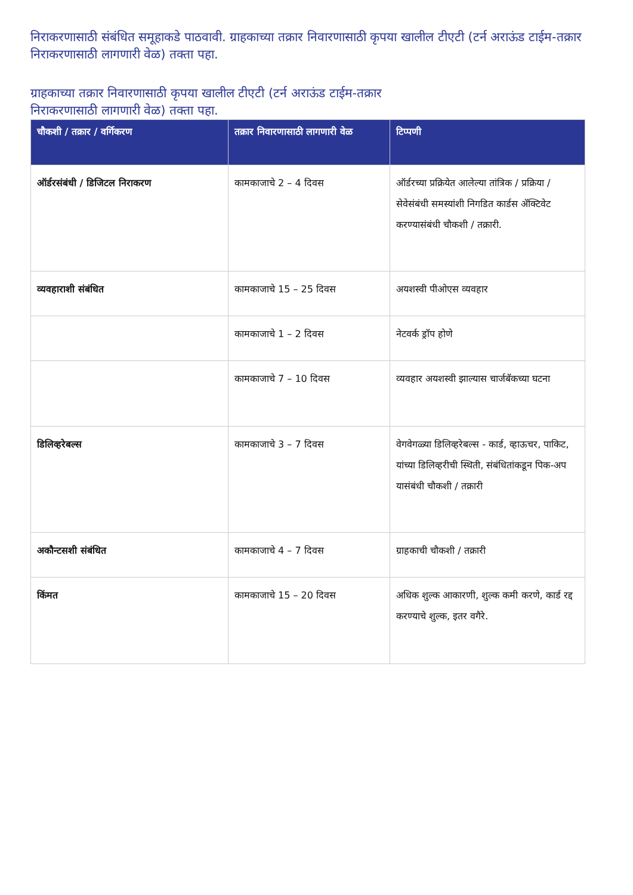निराकरणासाठी संबंधित समूहाकडे पाठवावी. ग्राहकाच्या तक्रार निवारणासाठी कृपया खालील टीएटी (टर्न अराऊंड टाईम-तक्रार निराकरणासाठी लागणारी वेळ) तक्ता पहा.
ग्राहकाच्या तक्रार निवारणासाठी कृपया खालील टीएटी (टर्न अराऊंड टाईम-तक्रार
निराकरणासाठी लागणारी वेळ) तक्ता पहा.
| चौकशी / तक्रार / वर्गिकरण | तक्रार निवारणासाठी लागणारी वेळ | टिप्पणी |
| --- | --- | --- |
| ऑर्डरसंबंधी / डिजिटल निराकरण | कामकाजाचे 2 – 4 दिवस | ऑर्डरच्या प्रक्रियेत आलेल्या तांत्रिक / प्रक्रिया / सेवेसंबंधी समस्यांशी निगडित कार्डस ॲक्टिवेट करण्यासंबंधी चौकशी / तक्रारी. |
| व्यवहाराशी संबंधित | कामकाजाचे 15 – 25 दिवस | अयशस्वी पीओएस व्यवहार |
| | कामकाजाचे 1 – 2 दिवस | नेटवर्क ड्रॉप होणे |
| | कामकाजाचे 7 – 10 दिवस | व्यवहार अयशस्वी झाल्यास चार्जबॅकच्या घटना |
| डिलिव्हरेबल्स | कामकाजाचे 3 – 7 दिवस | वेगवेगळ्या डिलिव्हरेबल्स - कार्ड, व्हाऊचर, पाकिट, यांच्या डिलिव्हरीची स्थिती, संबंधितांकडून पिक-अप यासंबंधी चौकशी / तक्रारी |
| अकौन्टसशी संबंधित | कामकाजाचे 4 – 7 दिवस | ग्राहकाची चौकशी / तक्रारी |
| किंमत | कामकाजाचे 15 – 20 दिवस | अधिक शुल्क आकारणी, शुल्क कमी करणे, कार्ड रद्द करण्याचे शुल्क, इतर वगैरे. |